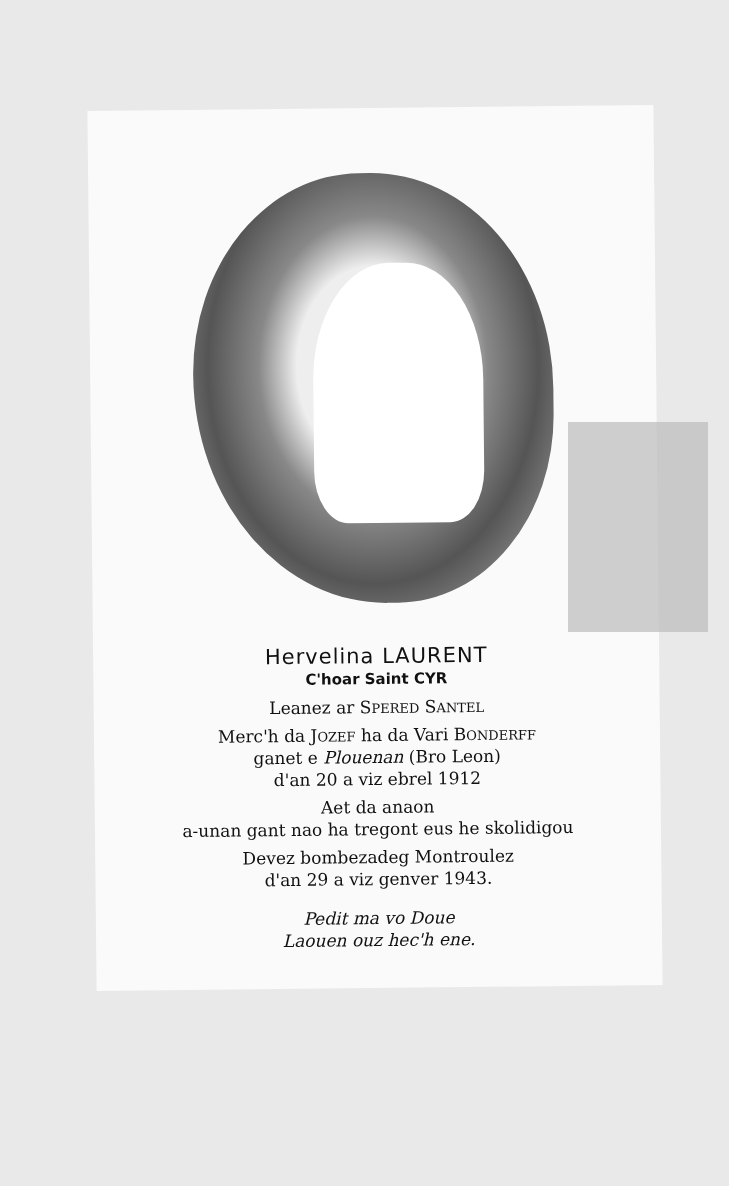Hervelina LAURENT
C'hoar Saint CYR
Leanez ar SPERED SANTEL
Merc'h da JOZEF ha da Vari BONDERFF
ganet e Plouenan (Bro Leon)
d'an 20 a viz ebrel 1912
Aet da anaon
a-unan gant nao ha tregont eus he skolidigou
Devez bombezadeg Montroulez
d'an 29 a viz genver 1943.
Pedit ma vo Doue
Laouen ouz hec'h ene.